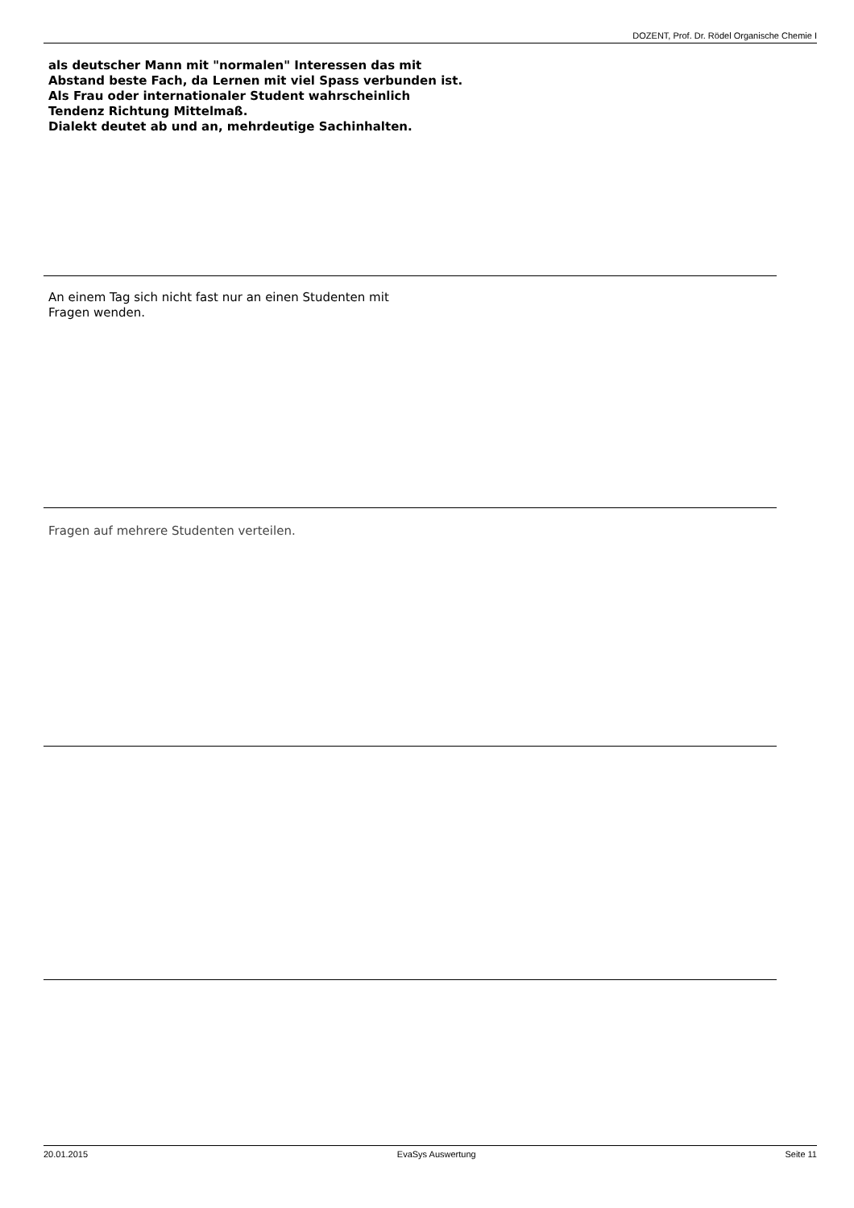DOZENT, Prof. Dr. Rödel Organische Chemie I
als deutscher Mann mit "normalen" Interessen das mit
Abstand beste Fach, da Lernen mit viel Spass verbunden ist.
Als Frau oder internationaler Student wahrscheinlich
Tendenz Richtung Mittelmaß.
Dialekt deutet ab und an, mehrdeutige Sachinhalten.
An einem Tag sich nicht fast nur an einen Studenten mit
Fragen wenden.
Fragen auf mehrere Studenten verteilen.
20.01.2015 EvaSys Auswertung Seite 11